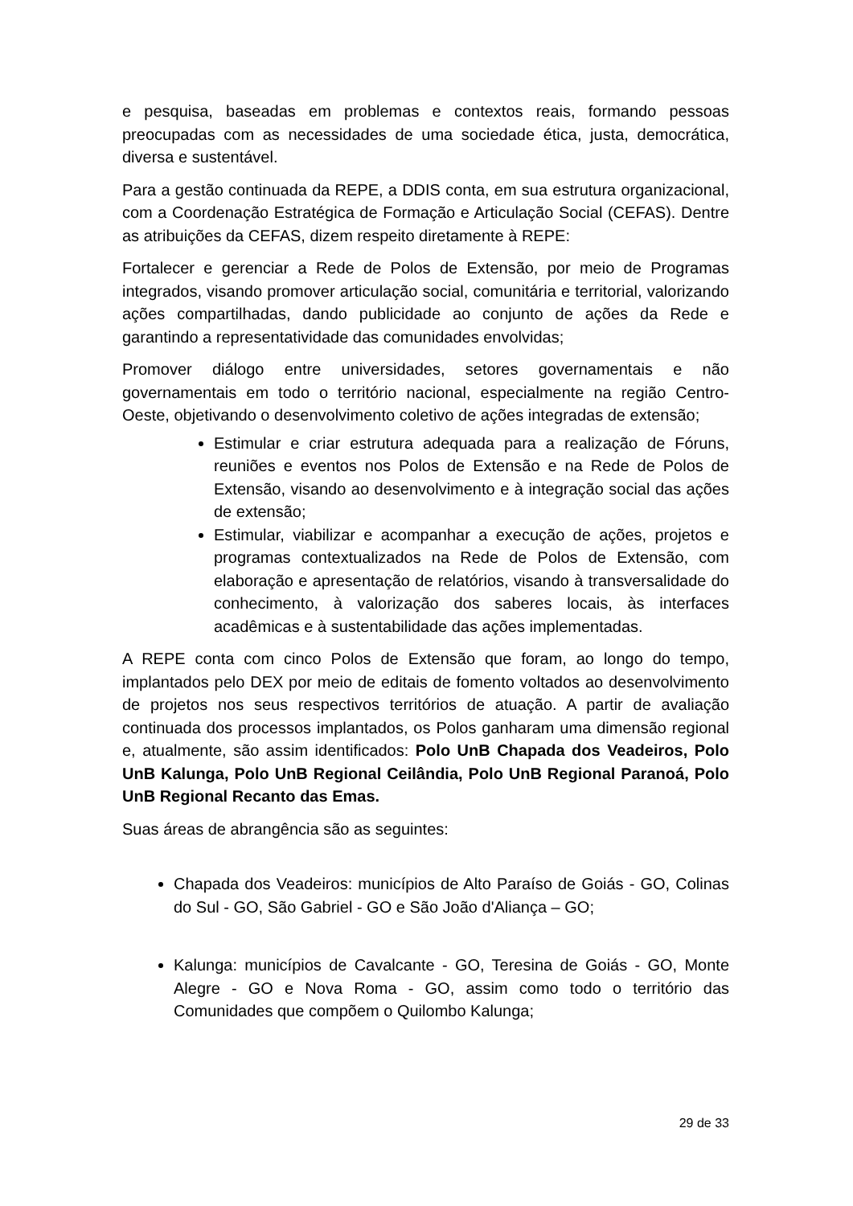e pesquisa, baseadas em problemas e contextos reais, formando pessoas preocupadas com as necessidades de uma sociedade ética, justa, democrática, diversa e sustentável.
Para a gestão continuada da REPE, a DDIS conta, em sua estrutura organizacional, com a Coordenação Estratégica de Formação e Articulação Social (CEFAS). Dentre as atribuições da CEFAS, dizem respeito diretamente à REPE:
Fortalecer e gerenciar a Rede de Polos de Extensão, por meio de Programas integrados, visando promover articulação social, comunitária e territorial, valorizando ações compartilhadas, dando publicidade ao conjunto de ações da Rede e garantindo a representatividade das comunidades envolvidas;
Promover diálogo entre universidades, setores governamentais e não governamentais em todo o território nacional, especialmente na região Centro-Oeste, objetivando o desenvolvimento coletivo de ações integradas de extensão;
Estimular e criar estrutura adequada para a realização de Fóruns, reuniões e eventos nos Polos de Extensão e na Rede de Polos de Extensão, visando ao desenvolvimento e à integração social das ações de extensão;
Estimular, viabilizar e acompanhar a execução de ações, projetos e programas contextualizados na Rede de Polos de Extensão, com elaboração e apresentação de relatórios, visando à transversalidade do conhecimento, à valorização dos saberes locais, às interfaces acadêmicas e à sustentabilidade das ações implementadas.
A REPE conta com cinco Polos de Extensão que foram, ao longo do tempo, implantados pelo DEX por meio de editais de fomento voltados ao desenvolvimento de projetos nos seus respectivos territórios de atuação. A partir de avaliação continuada dos processos implantados, os Polos ganharam uma dimensão regional e, atualmente, são assim identificados: Polo UnB Chapada dos Veadeiros, Polo UnB Kalunga, Polo UnB Regional Ceilândia, Polo UnB Regional Paranoá, Polo UnB Regional Recanto das Emas.
Suas áreas de abrangência são as seguintes:
Chapada dos Veadeiros: municípios de Alto Paraíso de Goiás - GO, Colinas do Sul - GO, São Gabriel - GO e São João d'Aliança – GO;
Kalunga: municípios de Cavalcante - GO, Teresina de Goiás - GO, Monte Alegre - GO e Nova Roma - GO, assim como todo o território das Comunidades que compõem o Quilombo Kalunga;
29 de 33